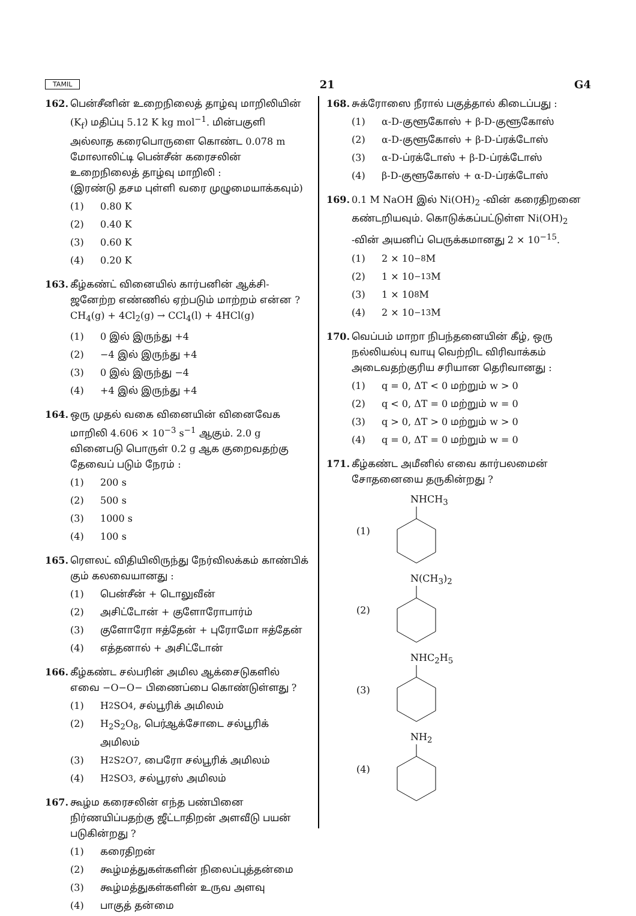TAMIL 21 G4
162. பென்சீனின் உறைநிலைத் தாழ்வு மாறிலியின் (K<sub>f</sub>) மதிப்பு 5.12 K kg mol<sup>−1</sup>. மின்பகுளி அல்லாத கரைபொருளை கொண்ட 0.078 m மோலாலிட்டி பென்சீன் கரைசலின் உறைநிலைத் தாழ்வு மாறிலி :
(இரண்டு தசம புள்ளி வரை முழுமையாக்கவும்)
(1) 0.80 K
(2) 0.40 K
(3) 0.60 K
(4) 0.20 K
163. கீழ்கண்ட் வினையில் கார்பனின் ஆக்சி-ஜனேற்ற எண்ணில் ஏற்படும் மாற்றம் என்ன ?
CH<sub>4</sub>(g) + 4Cl<sub>2</sub>(g) → CCl<sub>4</sub>(l) + 4HCl(g)
(1) 0 இல் இருந்து +4
(2) −4 இல் இருந்து +4
(3) 0 இல் இருந்து −4
(4) +4 இல் இருந்து +4
164. ஒரு முதல் வகை வினையின் வினைவேக மாறிலி 4.606 × 10<sup>−3</sup> s<sup>−1</sup> ஆகும். 2.0 g வினைபடு பொருள் 0.2 g ஆக குறைவதற்கு தேவைப் படும் நேரம் :
(1) 200 s
(2) 500 s
(3) 1000 s
(4) 100 s
165. ரௌலட் விதியிலிருந்து நேர்விலக்கம் காண்பிக் கும் கலவையானது :
(1) பென்சீன் + டொலுவீன்
(2) அசிட்டோன் + குளோரோபார்ம்
(3) குளோரோ ஈத்தேன் + புரோமோ ஈத்தேன்
(4) எத்தனால் + அசிட்டோன்
166. கீழ்கண்ட சல்பரின் அமில ஆக்சைடுகளில் எவை −O−O− பிணைப்பை கொண்டுள்ளது ?
(1) H<sub>2</sub>SO<sub>4</sub>, சல்பூரிக் அமிலம்
(2) H<sub>2</sub>S<sub>2</sub>O<sub>8</sub>, பெர்ஆக்சோடை சல்பூரிக் அமிலம்
(3) H<sub>2</sub>S<sub>2</sub>O<sub>7</sub>, பைரோ சல்பூரிக் அமிலம்
(4) H<sub>2</sub>SO<sub>3</sub>, சல்பூரஸ் அமிலம்
167. கூழ்ம கரைசலின் எந்த பண்பினை நிர்ணயிப்பதற்கு ஜீட்டாதிறன் அளவீடு பயன் படுகின்றது ?
(1) கரைதிறன்
(2) கூழ்மத்துகள்களின் நிலைப்புத்தன்மை
(3) கூழ்மத்துகள்களின் உருவ அளவு
(4) பாகுத் தன்மை
168. சுக்ரோஸை நீரால் பகுத்தால் கிடைப்பது :
(1) α-D-குளூகோஸ் + β-D-குளூகோஸ்
(2) α-D-குளூகோஸ் + β-D-ப்ரக்டோஸ்
(3) α-D-ப்ரக்டோஸ் + β-D-ப்ரக்டோஸ்
(4) β-D-குளூகோஸ் + α-D-ப்ரக்டோஸ்
169. 0.1 M NaOH இல் Ni(OH)<sub>2</sub> -வின் கரைதிறனை கண்டறியவும். கொடுக்கப்பட்டுள்ள Ni(OH)<sub>2</sub> -வின் அயனிப் பெருக்கமானது 2 × 10<sup>−15</sup>.
(1) 2 × 10<sup>−8</sup> M
(2) 1 × 10<sup>−13</sup> M
(3) 1 × 10<sup>8</sup> M
(4) 2 × 10<sup>−13</sup> M
170. வெப்பம் மாறா நிபந்தனையின் கீழ், ஒரு நல்லியல்பு வாயு வெற்றிட விரிவாக்கம் அடைவதற்குரிய சரியான தெரிவானது :
(1) q = 0, ΔT < 0 மற்றும் w > 0
(2) q < 0, ΔT = 0 மற்றும் w = 0
(3) q > 0, ΔT > 0 மற்றும் w > 0
(4) q = 0, ΔT = 0 மற்றும் w = 0
171. கீழ்கண்ட அமீனில் எவை கார்பலமைன் சோதனையை தருகின்றது ?
(1) NHCH<sub>3</sub>
(2) N(CH<sub>3</sub>)<sub>2</sub>
(3) NHC<sub>2</sub>H<sub>5</sub>
(4) NH<sub>2</sub>